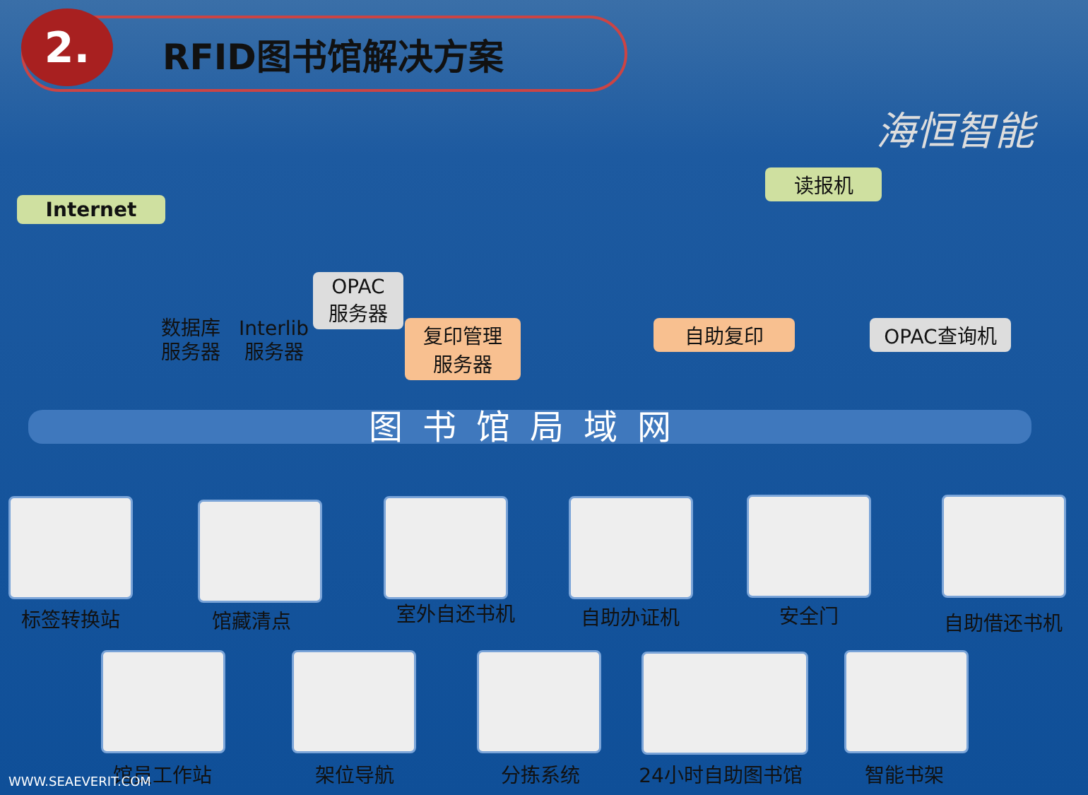2. RFID图书馆解决方案
海恒智能
Internet
读报机
数据库
服务器
Interlib
服务器
OPAC
服务器
复印管理
服务器
自助复印 OPAC查询机
图书馆局域网
标签转换站 馆藏清点 室外自还书机 自助办证机 安全门 自助借还书机
馆员工作站 架位导航 分拣系统 24小时自助图书馆 智能书架
WWW.SEAEVERIT.COM